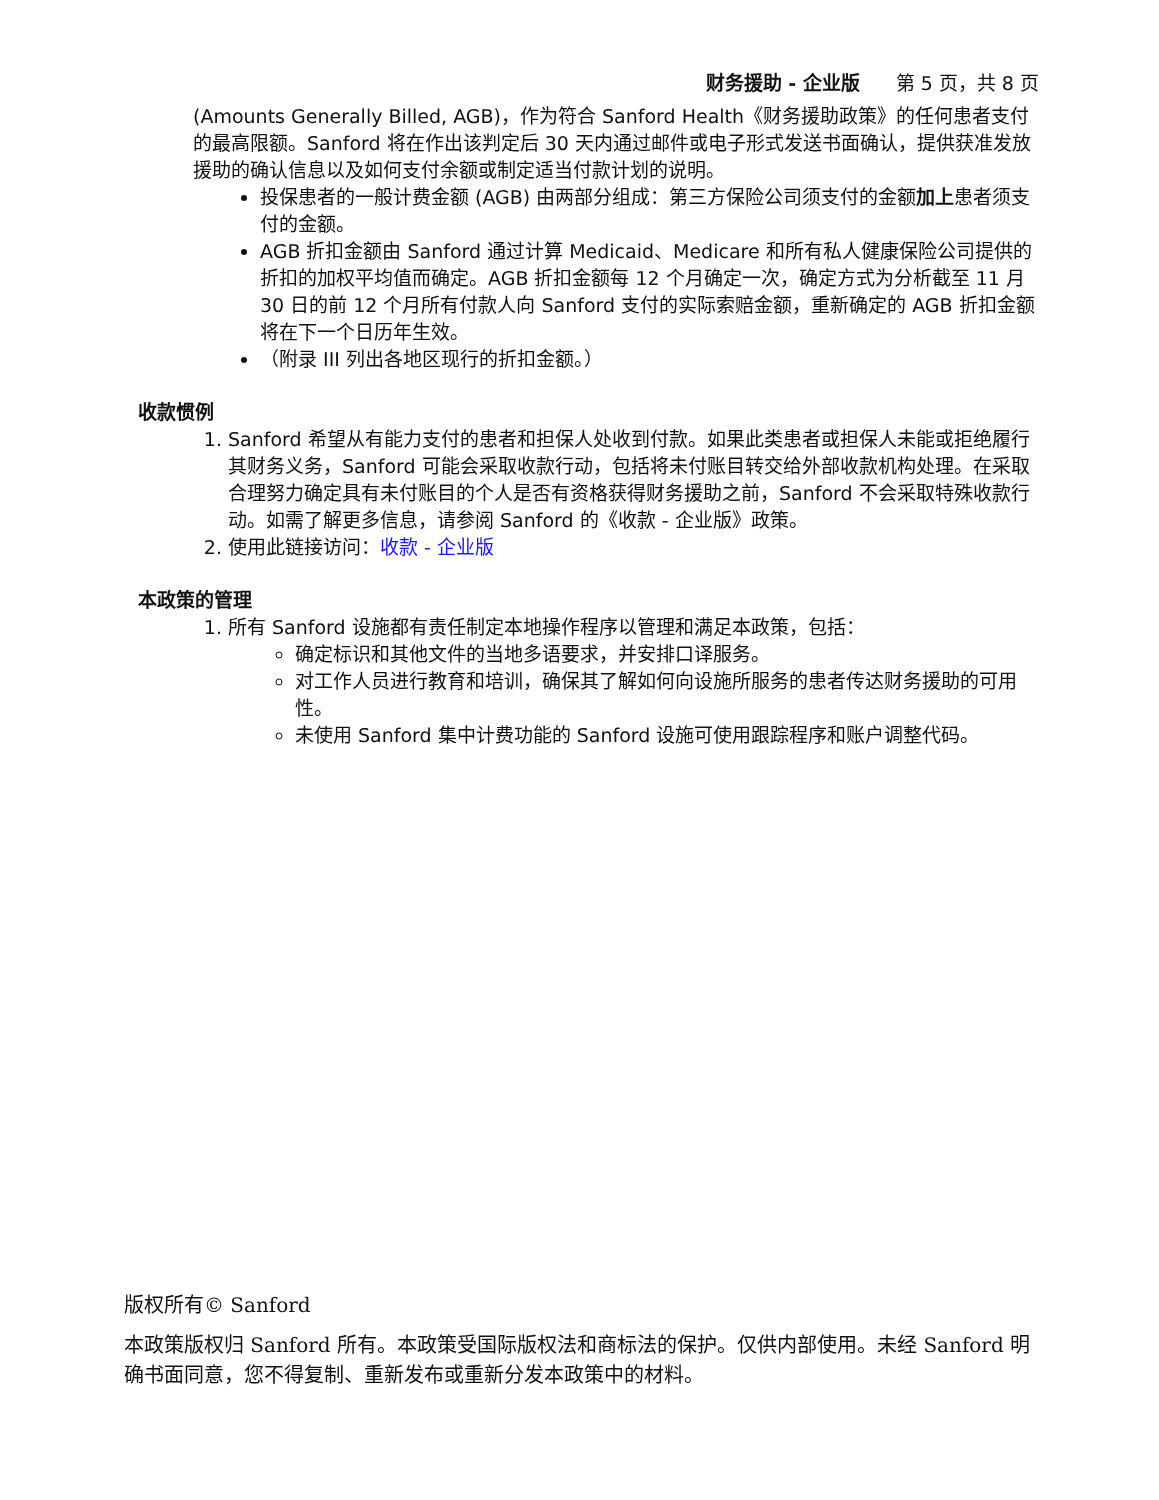财务援助 - 企业版 第 5 页，共 8 页
(Amounts Generally Billed, AGB)，作为符合 Sanford Health《财务援助政策》的任何患者支付的最高限额。Sanford 将在作出该判定后 30 天内通过邮件或电子形式发送书面确认，提供获准发放援助的确认信息以及如何支付余额或制定适当付款计划的说明。
投保患者的一般计费金额 (AGB) 由两部分组成：第三方保险公司须支付的金额加上患者须支付的金额。
AGB 折扣金额由 Sanford 通过计算 Medicaid、Medicare 和所有私人健康保险公司提供的折扣的加权平均值而确定。AGB 折扣金额每 12 个月确定一次，确定方式为分析截至 11 月 30 日的前 12 个月所有付款人向 Sanford 支付的实际索赔金额，重新确定的 AGB 折扣金额将在下一个日历年生效。
（附录 III 列出各地区现行的折扣金额。）
收款惯例
1. Sanford 希望从有能力支付的患者和担保人处收到付款。如果此类患者或担保人未能或拒绝履行其财务义务，Sanford 可能会采取收款行动，包括将未付账目转交给外部收款机构处理。在采取合理努力确定具有未付账目的个人是否有资格获得财务援助之前，Sanford 不会采取特殊收款行动。如需了解更多信息，请参阅 Sanford 的《收款 - 企业版》政策。
2. 使用此链接访问：收款 - 企业版
本政策的管理
1. 所有 Sanford 设施都有责任制定本地操作程序以管理和满足本政策，包括：
确定标识和其他文件的当地多语要求，并安排口译服务。
对工作人员进行教育和培训，确保其了解如何向设施所服务的患者传达财务援助的可用性。
未使用 Sanford 集中计费功能的 Sanford 设施可使用跟踪程序和账户调整代码。
版权所有© Sanford
本政策版权归 Sanford 所有。本政策受国际版权法和商标法的保护。仅供内部使用。未经 Sanford 明确书面同意，您不得复制、重新发布或重新分发本政策中的材料。